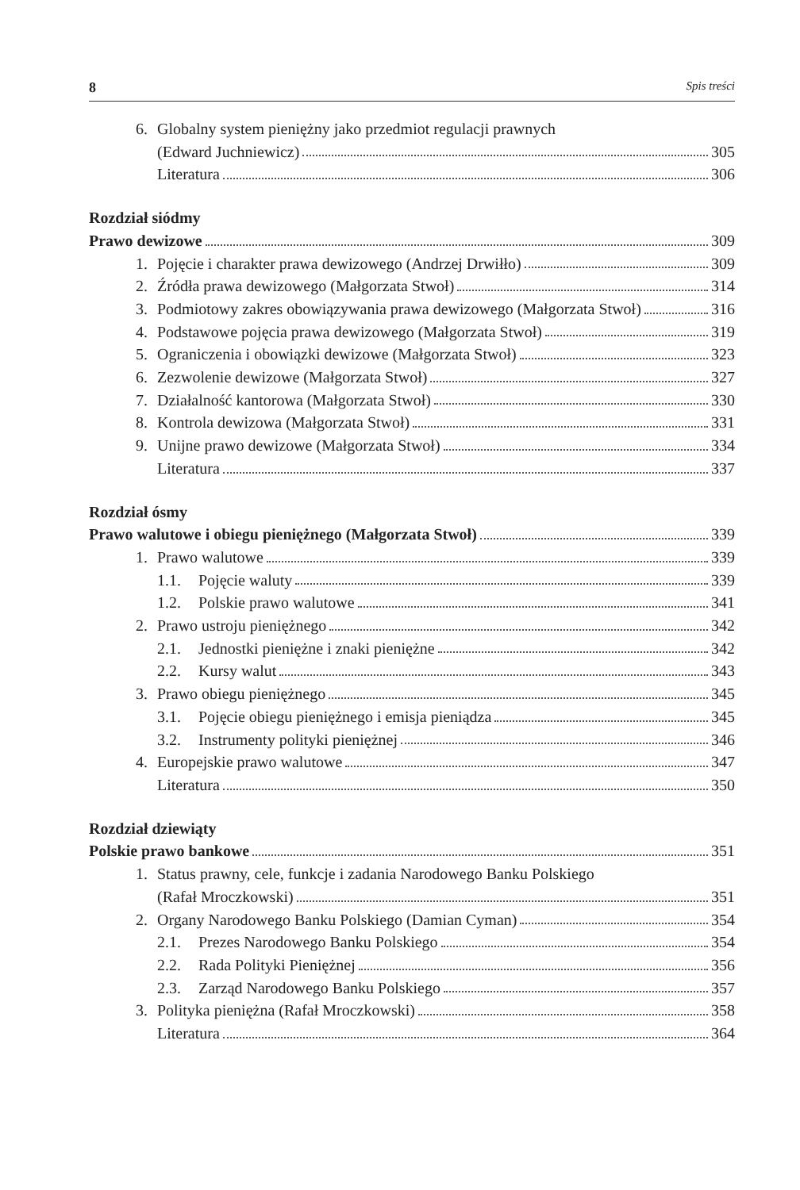8 Spis treści
6. Globalny system pieniężny jako przedmiot regulacji prawnych
(Edward Juchniewicz) 305
Literatura 306
Rozdział siódmy
Prawo dewizowe 309
1. Pojęcie i charakter prawa dewizowego (Andrzej Drwiłło) 309
2. Źródła prawa dewizowego (Małgorzata Stwoł) 314
3. Podmiotowy zakres obowiązywania prawa dewizowego (Małgorzata Stwoł) 316
4. Podstawowe pojęcia prawa dewizowego (Małgorzata Stwoł) 319
5. Ograniczenia i obowiązki dewizowe (Małgorzata Stwoł) 323
6. Zezwolenie dewizowe (Małgorzata Stwoł) 327
7. Działalność kantorowa (Małgorzata Stwoł) 330
8. Kontrola dewizowa (Małgorzata Stwoł) 331
9. Unijne prawo dewizowe (Małgorzata Stwoł) 334
Literatura 337
Rozdział ósmy
Prawo walutowe i obiegu pieniężnego (Małgorzata Stwoł) 339
1. Prawo walutowe 339
1.1. Pojęcie waluty 339
1.2. Polskie prawo walutowe 341
2. Prawo ustroju pieniężnego 342
2.1. Jednostki pieniężne i znaki pieniężne 342
2.2. Kursy walut 343
3. Prawo obiegu pieniężnego 345
3.1. Pojęcie obiegu pieniężnego i emisja pieniądza 345
3.2. Instrumenty polityki pieniężnej 346
4. Europejskie prawo walutowe 347
Literatura 350
Rozdział dziewiąty
Polskie prawo bankowe 351
1. Status prawny, cele, funkcje i zadania Narodowego Banku Polskiego
(Rafał Mroczkowski) 351
2. Organy Narodowego Banku Polskiego (Damian Cyman) 354
2.1. Prezes Narodowego Banku Polskiego 354
2.2. Rada Polityki Pieniężnej 356
2.3. Zarząd Narodowego Banku Polskiego 357
3. Polityka pieniężna (Rafał Mroczkowski) 358
Literatura 364